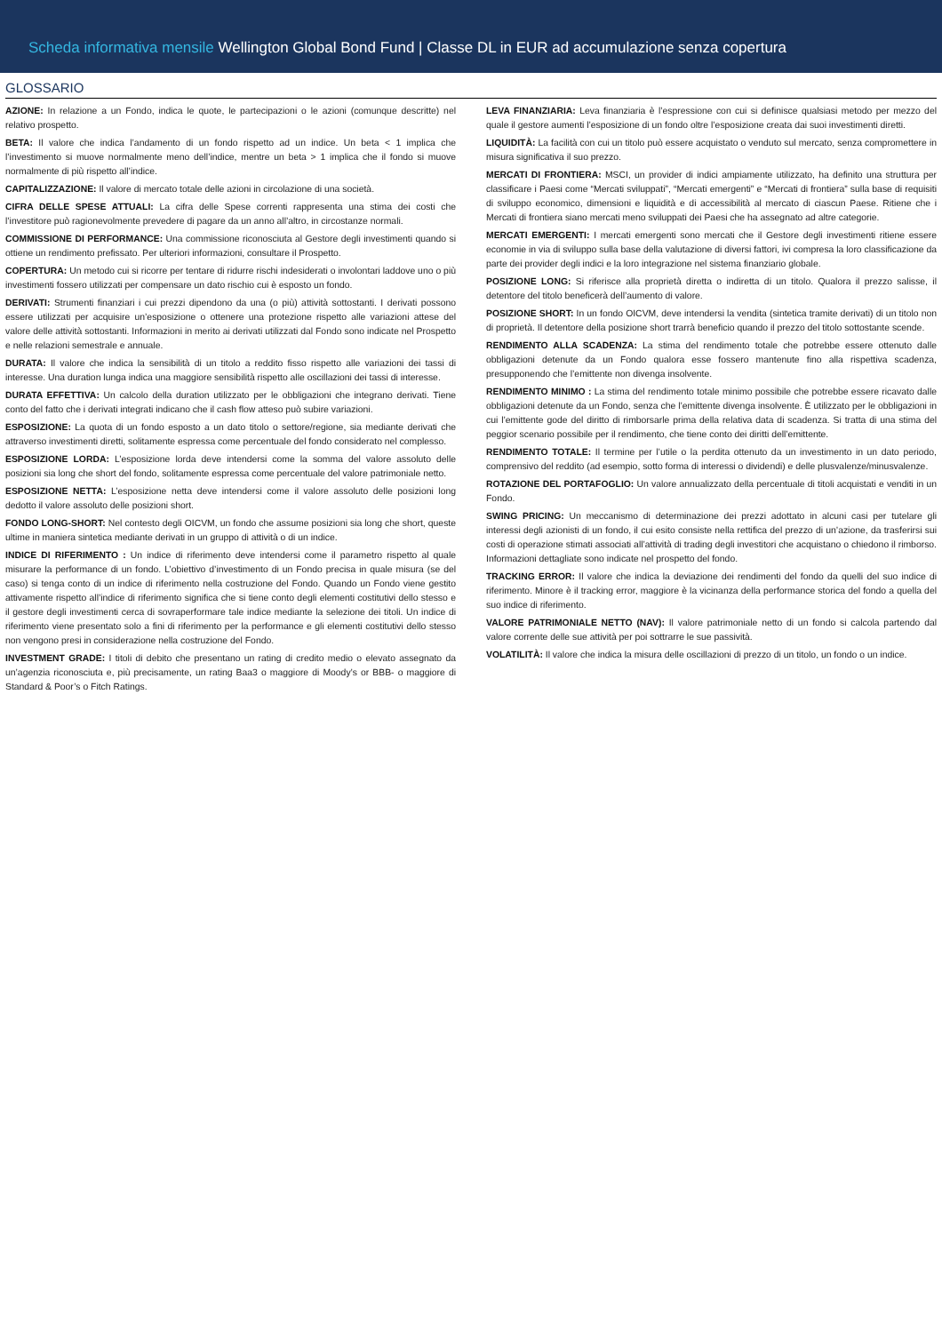Scheda informativa mensile Wellington Global Bond Fund | Classe DL in EUR ad accumulazione senza copertura
GLOSSARIO
AZIONE: In relazione a un Fondo, indica le quote, le partecipazioni o le azioni (comunque descritte) nel relativo prospetto.
BETA: Il valore che indica l’andamento di un fondo rispetto ad un indice. Un beta < 1 implica che l’investimento si muove normalmente meno dell’indice, mentre un beta > 1 implica che il fondo si muove normalmente di più rispetto all’indice.
CAPITALIZZAZIONE: Il valore di mercato totale delle azioni in circolazione di una società.
CIFRA DELLE SPESE ATTUALI: La cifra delle Spese correnti rappresenta una stima dei costi che l’investitore può ragionevolmente prevedere di pagare da un anno all’altro, in circostanze normali.
COMMISSIONE DI PERFORMANCE: Una commissione riconosciuta al Gestore degli investimenti quando si ottiene un rendimento prefissato. Per ulteriori informazioni, consultare il Prospetto.
COPERTURA: Un metodo cui si ricorre per tentare di ridurre rischi indesiderati o involontari laddove uno o più investimenti fossero utilizzati per compensare un dato rischio cui è esposto un fondo.
DERIVATI: Strumenti finanziari i cui prezzi dipendono da una (o più) attività sottostanti. I derivati possono essere utilizzati per acquisire un’esposizione o ottenere una protezione rispetto alle variazioni attese del valore delle attività sottostanti. Informazioni in merito ai derivati utilizzati dal Fondo sono indicate nel Prospetto e nelle relazioni semestrale e annuale.
DURATA: Il valore che indica la sensibilità di un titolo a reddito fisso rispetto alle variazioni dei tassi di interesse. Una duration lunga indica una maggiore sensibilità rispetto alle oscillazioni dei tassi di interesse.
DURATA EFFETTIVA: Un calcolo della duration utilizzato per le obbligazioni che integrano derivati. Tiene conto del fatto che i derivati integrati indicano che il cash flow atteso può subire variazioni.
ESPOSIZIONE: La quota di un fondo esposto a un dato titolo o settore/regione, sia mediante derivati che attraverso investimenti diretti, solitamente espressa come percentuale del fondo considerato nel complesso.
ESPOSIZIONE LORDA: L’esposizione lorda deve intendersi come la somma del valore assoluto delle posizioni sia long che short del fondo, solitamente espressa come percentuale del valore patrimoniale netto.
ESPOSIZIONE NETTA: L’esposizione netta deve intendersi come il valore assoluto delle posizioni long dedotto il valore assoluto delle posizioni short.
FONDO LONG-SHORT: Nel contesto degli OICVM, un fondo che assume posizioni sia long che short, queste ultime in maniera sintetica mediante derivati in un gruppo di attività o di un indice.
INDICE DI RIFERIMENTO : Un indice di riferimento deve intendersi come il parametro rispetto al quale misurare la performance di un fondo. L’obiettivo d’investimento di un Fondo precisa in quale misura (se del caso) si tenga conto di un indice di riferimento nella costruzione del Fondo. Quando un Fondo viene gestito attivamente rispetto all’indice di riferimento significa che si tiene conto degli elementi costitutivi dello stesso e il gestore degli investimenti cerca di sovraperformare tale indice mediante la selezione dei titoli. Un indice di riferimento viene presentato solo a fini di riferimento per la performance e gli elementi costitutivi dello stesso non vengono presi in considerazione nella costruzione del Fondo.
INVESTMENT GRADE: I titoli di debito che presentano un rating di credito medio o elevato assegnato da un’agenzia riconosciuta e, più precisamente, un rating Baa3 o maggiore di Moody’s or BBB- o maggiore di Standard & Poor’s o Fitch Ratings.
LEVA FINANZIARIA: Leva finanziaria è l’espressione con cui si definisce qualsiasi metodo per mezzo del quale il gestore aumenti l’esposizione di un fondo oltre l’esposizione creata dai suoi investimenti diretti.
LIQUIDITÀ: La facilità con cui un titolo può essere acquistato o venduto sul mercato, senza compromettere in misura significativa il suo prezzo.
MERCATI DI FRONTIERA: MSCI, un provider di indici ampiamente utilizzato, ha definito una struttura per classificare i Paesi come “Mercati sviluppati”, “Mercati emergenti” e “Mercati di frontiera” sulla base di requisiti di sviluppo economico, dimensioni e liquidità e di accessibilità al mercato di ciascun Paese. Ritiene che i Mercati di frontiera siano mercati meno sviluppati dei Paesi che ha assegnato ad altre categorie.
MERCATI EMERGENTI: I mercati emergenti sono mercati che il Gestore degli investimenti ritiene essere economie in via di sviluppo sulla base della valutazione di diversi fattori, ivi compresa la loro classificazione da parte dei provider degli indici e la loro integrazione nel sistema finanziario globale.
POSIZIONE LONG: Si riferisce alla proprietà diretta o indiretta di un titolo. Qualora il prezzo salisse, il detentore del titolo beneficerà dell’aumento di valore.
POSIZIONE SHORT: In un fondo OICVM, deve intendersi la vendita (sintetica tramite derivati) di un titolo non di proprietà. Il detentore della posizione short trarrà beneficio quando il prezzo del titolo sottostante scende.
RENDIMENTO ALLA SCADENZA: La stima del rendimento totale che potrebbe essere ottenuto dalle obbligazioni detenute da un Fondo qualora esse fossero mantenute fino alla rispettiva scadenza, presupponendo che l’emittente non divenga insolvente.
RENDIMENTO MINIMO : La stima del rendimento totale minimo possibile che potrebbe essere ricavato dalle obbligazioni detenute da un Fondo, senza che l’emittente divenga insolvente. È utilizzato per le obbligazioni in cui l’emittente gode del diritto di rimborsarle prima della relativa data di scadenza. Si tratta di una stima del peggior scenario possibile per il rendimento, che tiene conto dei diritti dell’emittente.
RENDIMENTO TOTALE: Il termine per l’utile o la perdita ottenuto da un investimento in un dato periodo, comprensivo del reddito (ad esempio, sotto forma di interessi o dividendi) e delle plusvalenze/minusvalenze.
ROTAZIONE DEL PORTAFOGLIO: Un valore annualizzato della percentuale di titoli acquistati e venditi in un Fondo.
SWING PRICING: Un meccanismo di determinazione dei prezzi adottato in alcuni casi per tutelare gli interessi degli azionisti di un fondo, il cui esito consiste nella rettifica del prezzo di un’azione, da trasferirsi sui costi di operazione stimati associati all’attività di trading degli investitori che acquistano o chiedono il rimborso. Informazioni dettagliate sono indicate nel prospetto del fondo.
TRACKING ERROR: Il valore che indica la deviazione dei rendimenti del fondo da quelli del suo indice di riferimento. Minore è il tracking error, maggiore è la vicinanza della performance storica del fondo a quella del suo indice di riferimento.
VALORE PATRIMONIALE NETTO (NAV): Il valore patrimoniale netto di un fondo si calcola partendo dal valore corrente delle sue attività per poi sottrarre le sue passività.
VOLATILITÀ: Il valore che indica la misura delle oscillazioni di prezzo di un titolo, un fondo o un indice.